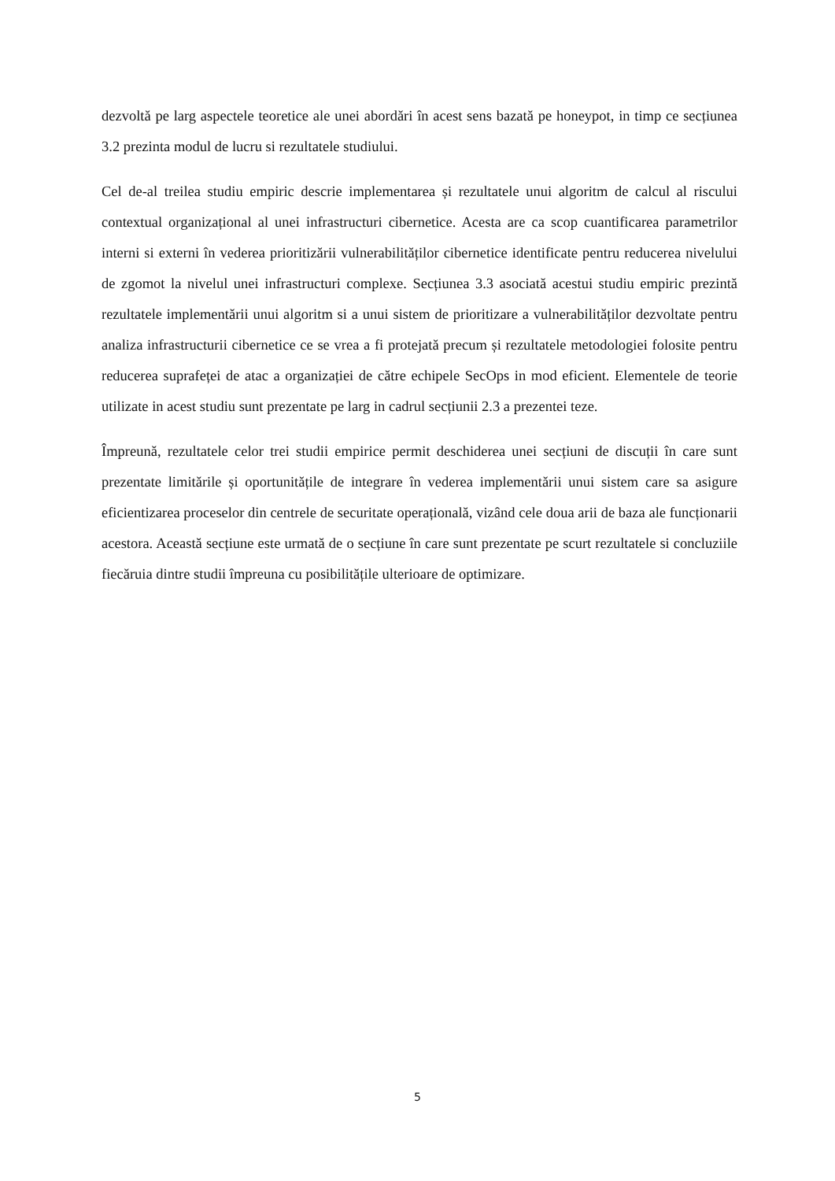dezvoltă pe larg aspectele teoretice ale unei abordări în acest sens bazată pe honeypot, in timp ce secțiunea 3.2 prezinta modul de lucru si rezultatele studiului.
Cel de-al treilea studiu empiric descrie implementarea și rezultatele unui algoritm de calcul al riscului contextual organizațional al unei infrastructuri cibernetice. Acesta are ca scop cuantificarea parametrilor interni si externi în vederea prioritizării vulnerabilităților cibernetice identificate pentru reducerea nivelului de zgomot la nivelul unei infrastructuri complexe. Secțiunea 3.3 asociată acestui studiu empiric prezintă rezultatele implementării unui algoritm si a unui sistem de prioritizare a vulnerabilităților dezvoltate pentru analiza infrastructurii cibernetice ce se vrea a fi protejată precum și rezultatele metodologiei folosite pentru reducerea suprafeței de atac a organizației de către echipele SecOps in mod eficient. Elementele de teorie utilizate in acest studiu sunt prezentate pe larg in cadrul secțiunii 2.3 a prezentei teze.
Împreună, rezultatele celor trei studii empirice permit deschiderea unei secțiuni de discuții în care sunt prezentate limitările și oportunitățile de integrare în vederea implementării unui sistem care sa asigure eficientizarea proceselor din centrele de securitate operațională, vizând cele doua arii de baza ale funcționarii acestora. Această secțiune este urmată de o secțiune în care sunt prezentate pe scurt rezultatele si concluziile fiecăruia dintre studii împreuna cu posibilitățile ulterioare de optimizare.
5